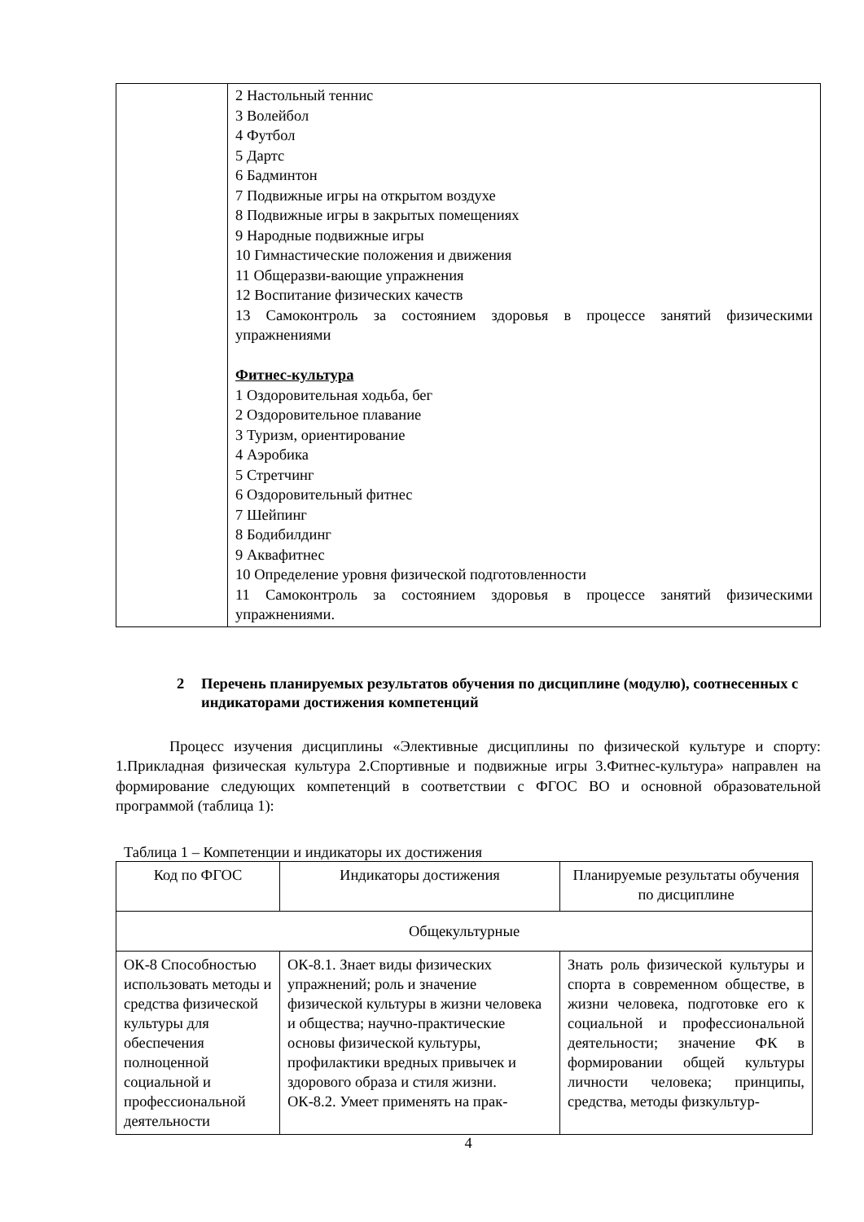| | 2 Настольный теннис 3 Волейбол 4 Футбол 5 Дартс 6 Бадминтон 7 Подвижные игры на открытом воздухе 8 Подвижные игры в закрытых помещениях 9 Народные подвижные игры 10 Гимнастические положения и движения 11 Общеразви-вающие упражнения 12 Воспитание физических качеств 13 Самоконтроль за состоянием здоровья в процессе занятий физическими упражнениями Фитнес-культура 1 Оздоровительная ходьба, бег 2 Оздоровительное плавание 3 Туризм, ориентирование 4 Аэробика 5 Стретчинг 6 Оздоровительный фитнес 7 Шейпинг 8 Бодибилдинг 9 Аквафитнес 10 Определение уровня физической подготовленности 11 Самоконтроль за состоянием здоровья в процессе занятий физическими упражнениями. |
2 Перечень планируемых результатов обучения по дисциплине (модулю), соотнесенных с индикаторами достижения компетенций
Процесс изучения дисциплины «Элективные дисциплины по физической культуре и спорту: 1.Прикладная физическая культура 2.Спортивные и подвижные игры 3.Фитнес-культура» направлен на формирование следующих компетенций в соответствии с ФГОС ВО и основной образовательной программой (таблица 1):
Таблица 1 – Компетенции и индикаторы их достижения
| Код по ФГОС | Индикаторы достижения | Планируемые результаты обучения по дисциплине |
| --- | --- | --- |
| Общекультурные | | |
| ОК-8 Способностью использовать методы и средства физической культуры для обеспечения полноценной социальной и профессиональной деятельности | ОК-8.1. Знает виды физических упражнений; роль и значение физической культуры в жизни человека и общества; научно-практические основы физической культуры, профилактики вредных привычек и здорового образа и стиля жизни. ОК-8.2. Умеет применять на прак- | Знать роль физической культуры и спорта в современном обществе, в жизни человека, подготовке его к социальной и профессиональной деятельности; значение ФК в формировании общей культуры личности человека; принципы, средства, методы физкультур- |
4